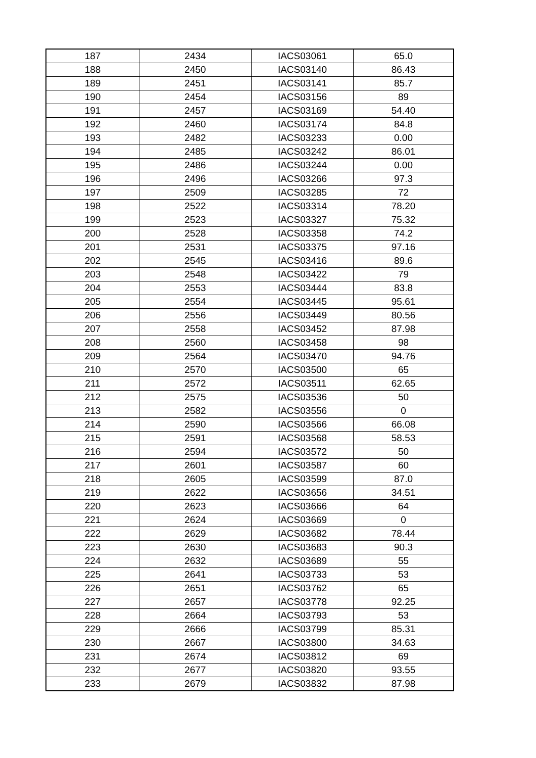| 187 | 2434 | IACS03061 | 65.0 |
| 188 | 2450 | IACS03140 | 86.43 |
| 189 | 2451 | IACS03141 | 85.7 |
| 190 | 2454 | IACS03156 | 89 |
| 191 | 2457 | IACS03169 | 54.40 |
| 192 | 2460 | IACS03174 | 84.8 |
| 193 | 2482 | IACS03233 | 0.00 |
| 194 | 2485 | IACS03242 | 86.01 |
| 195 | 2486 | IACS03244 | 0.00 |
| 196 | 2496 | IACS03266 | 97.3 |
| 197 | 2509 | IACS03285 | 72 |
| 198 | 2522 | IACS03314 | 78.20 |
| 199 | 2523 | IACS03327 | 75.32 |
| 200 | 2528 | IACS03358 | 74.2 |
| 201 | 2531 | IACS03375 | 97.16 |
| 202 | 2545 | IACS03416 | 89.6 |
| 203 | 2548 | IACS03422 | 79 |
| 204 | 2553 | IACS03444 | 83.8 |
| 205 | 2554 | IACS03445 | 95.61 |
| 206 | 2556 | IACS03449 | 80.56 |
| 207 | 2558 | IACS03452 | 87.98 |
| 208 | 2560 | IACS03458 | 98 |
| 209 | 2564 | IACS03470 | 94.76 |
| 210 | 2570 | IACS03500 | 65 |
| 211 | 2572 | IACS03511 | 62.65 |
| 212 | 2575 | IACS03536 | 50 |
| 213 | 2582 | IACS03556 | 0 |
| 214 | 2590 | IACS03566 | 66.08 |
| 215 | 2591 | IACS03568 | 58.53 |
| 216 | 2594 | IACS03572 | 50 |
| 217 | 2601 | IACS03587 | 60 |
| 218 | 2605 | IACS03599 | 87.0 |
| 219 | 2622 | IACS03656 | 34.51 |
| 220 | 2623 | IACS03666 | 64 |
| 221 | 2624 | IACS03669 | 0 |
| 222 | 2629 | IACS03682 | 78.44 |
| 223 | 2630 | IACS03683 | 90.3 |
| 224 | 2632 | IACS03689 | 55 |
| 225 | 2641 | IACS03733 | 53 |
| 226 | 2651 | IACS03762 | 65 |
| 227 | 2657 | IACS03778 | 92.25 |
| 228 | 2664 | IACS03793 | 53 |
| 229 | 2666 | IACS03799 | 85.31 |
| 230 | 2667 | IACS03800 | 34.63 |
| 231 | 2674 | IACS03812 | 69 |
| 232 | 2677 | IACS03820 | 93.55 |
| 233 | 2679 | IACS03832 | 87.98 |